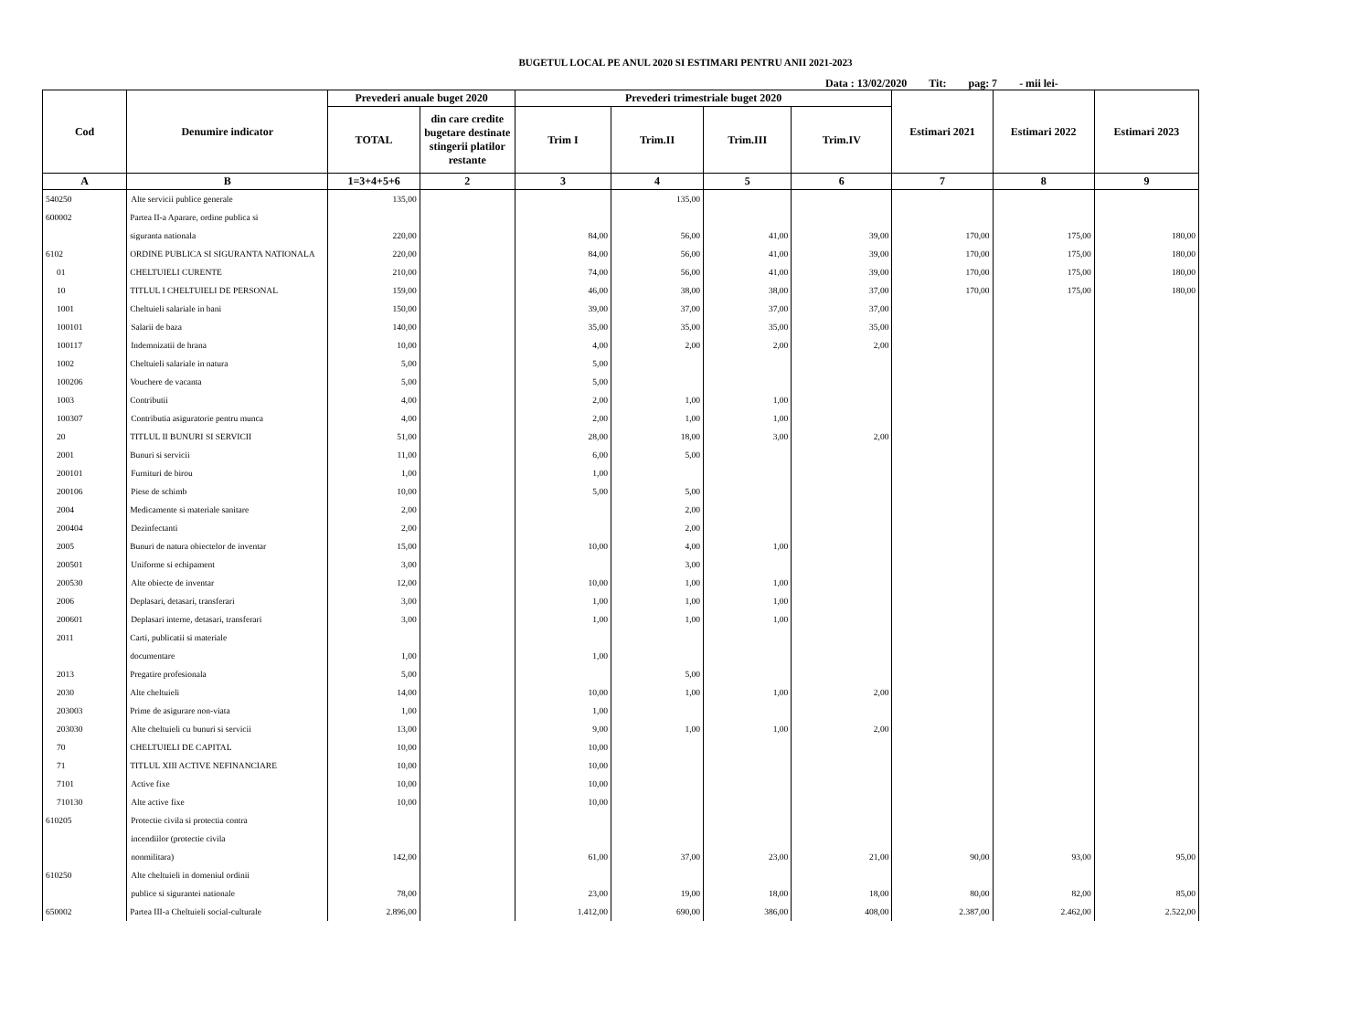BUGETUL LOCAL PE ANUL 2020 SI ESTIMARI PENTRU ANII 2021-2023
Data : 13/02/2020 Tit: pag: 7 - mii lei-
| Cod | Denumire indicator | Prevederi anuale buget 2020 | | Prevederi trimestriale buget 2020 | | | | Estimari 2021 | Estimari 2022 | Estimari 2023 |
| --- | --- | --- | --- | --- | --- | --- | --- | --- | --- | --- |
| | | TOTAL | din care credite bugetare destinate stingerii platilor restante | Trim I | Trim.II | Trim.III | Trim.IV | | | |
| A | B | 1=3+4+5+6 | 2 | 3 | 4 | 5 | 6 | 7 | 8 | 9 |
| 540250 | Alte servicii publice generale | 135,00 | | | 135,00 | | | | | |
| 600002 | Partea II-a Aparare, ordine publica si | | | | | | | | | |
| | siguranta nationala | 220,00 | | 84,00 | 56,00 | 41,00 | 39,00 | 170,00 | 175,00 | 180,00 |
| 6102 | ORDINE PUBLICA SI SIGURANTA NATIONALA | 220,00 | | 84,00 | 56,00 | 41,00 | 39,00 | 170,00 | 175,00 | 180,00 |
| 01 | CHELTUIELI CURENTE | 210,00 | | 74,00 | 56,00 | 41,00 | 39,00 | 170,00 | 175,00 | 180,00 |
| 10 | TITLUL I CHELTUIELI DE PERSONAL | 159,00 | | 46,00 | 38,00 | 38,00 | 37,00 | 170,00 | 175,00 | 180,00 |
| 1001 | Cheltuieli salariale in bani | 150,00 | | 39,00 | 37,00 | 37,00 | 37,00 | | | |
| 100101 | Salarii de baza | 140,00 | | 35,00 | 35,00 | 35,00 | 35,00 | | | |
| 100117 | Indemnizatii de hrana | 10,00 | | 4,00 | 2,00 | 2,00 | 2,00 | | | |
| 1002 | Cheltuieli salariale in natura | 5,00 | | 5,00 | | | | | | |
| 100206 | Vouchere de vacanta | 5,00 | | 5,00 | | | | | | |
| 1003 | Contributii | 4,00 | | 2,00 | 1,00 | 1,00 | | | | |
| 100307 | Contributia asiguratorie pentru munca | 4,00 | | 2,00 | 1,00 | 1,00 | | | | |
| 20 | TITLUL II BUNURI SI SERVICII | 51,00 | | 28,00 | 18,00 | 3,00 | 2,00 | | | |
| 2001 | Bunuri si servicii | 11,00 | | 6,00 | 5,00 | | | | | |
| 200101 | Furnituri de birou | 1,00 | | 1,00 | | | | | | |
| 200106 | Piese de schimb | 10,00 | | 5,00 | 5,00 | | | | | |
| 2004 | Medicamente si materiale sanitare | 2,00 | | | 2,00 | | | | | |
| 200404 | Dezinfectanti | 2,00 | | | 2,00 | | | | | |
| 2005 | Bunuri de natura obiectelor de inventar | 15,00 | | 10,00 | 4,00 | 1,00 | | | | |
| 200501 | Uniforme si echipament | 3,00 | | | 3,00 | | | | | |
| 200530 | Alte obiecte de inventar | 12,00 | | 10,00 | 1,00 | 1,00 | | | | |
| 2006 | Deplasari, detasari, transferari | 3,00 | | 1,00 | 1,00 | 1,00 | | | | |
| 200601 | Deplasari interne, detasari, transferari | 3,00 | | 1,00 | 1,00 | 1,00 | | | | |
| 2011 | Carti, publicatii si materiale | | | | | | | | | |
| | documentare | 1,00 | | 1,00 | | | | | | |
| 2013 | Pregatire profesionala | 5,00 | | | 5,00 | | | | | |
| 2030 | Alte cheltuieli | 14,00 | | 10,00 | 1,00 | 1,00 | 2,00 | | | |
| 203003 | Prime de asigurare non-viata | 1,00 | | 1,00 | | | | | | |
| 203030 | Alte cheltuieli cu bunuri si servicii | 13,00 | | 9,00 | 1,00 | 1,00 | 2,00 | | | |
| 70 | CHELTUIELI DE CAPITAL | 10,00 | | 10,00 | | | | | | |
| 71 | TITLUL XIII ACTIVE NEFINANCIARE | 10,00 | | 10,00 | | | | | | |
| 7101 | Active fixe | 10,00 | | 10,00 | | | | | | |
| 710130 | Alte active fixe | 10,00 | | 10,00 | | | | | | |
| 610205 | Protectie civila si protectia contra | | | | | | | | | |
| | incendiilor (protectie civila | | | | | | | | | |
| | nonmilitara) | 142,00 | | 61,00 | 37,00 | 23,00 | 21,00 | 90,00 | 93,00 | 95,00 |
| 610250 | Alte cheltuieli in domeniul ordinii | | | | | | | | | |
| | publice si sigurantei nationale | 78,00 | | 23,00 | 19,00 | 18,00 | 18,00 | 80,00 | 82,00 | 85,00 |
| 650002 | Partea III-a Cheltuieli social-culturale | 2.896,00 | | 1.412,00 | 690,00 | 386,00 | 408,00 | 2.387,00 | 2.462,00 | 2.522,00 |